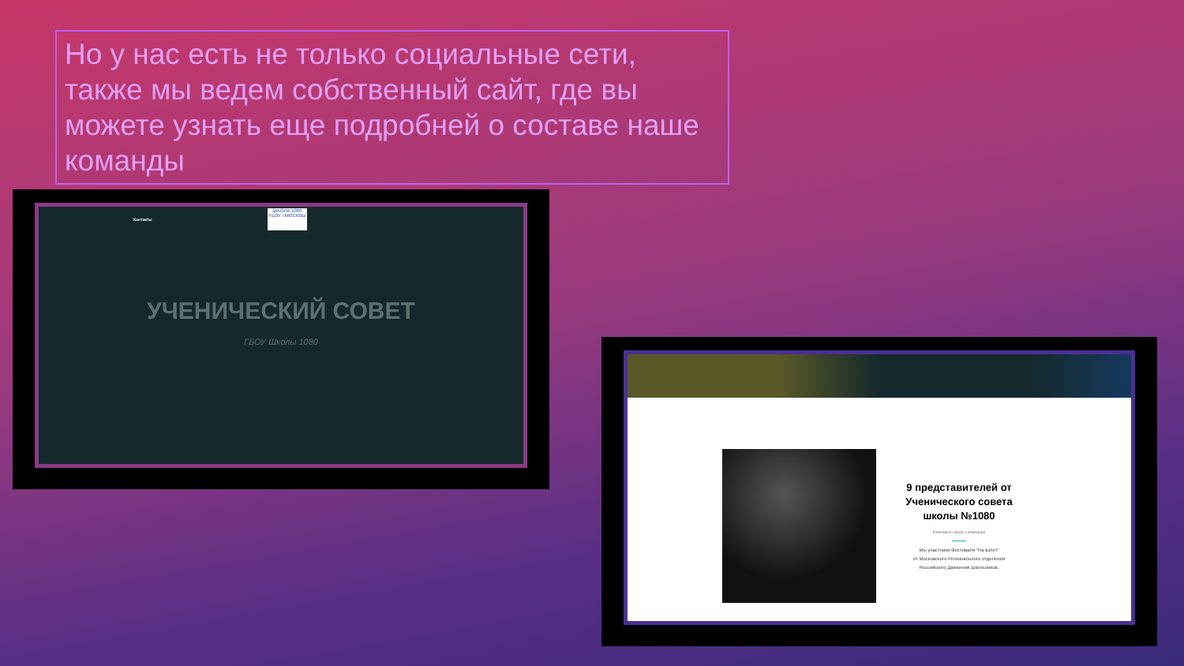Но у нас есть не только социальные сети, также мы ведем собственный сайт, где вы можете узнать еще подробней о составе наше команды
Контакты
ШКОЛА 1080
ГБОУ г.МОСКВЫ
УЧЕНИЧЕСКИЙ СОВЕТ
ГБОУ Школы 1080
9 представителей от Ученического совета школы №1080
Ключевые слова о компании
Мы участники Фестиваля "На взлет"
от Московского Регионального отделения
Российского Движения Школьников.